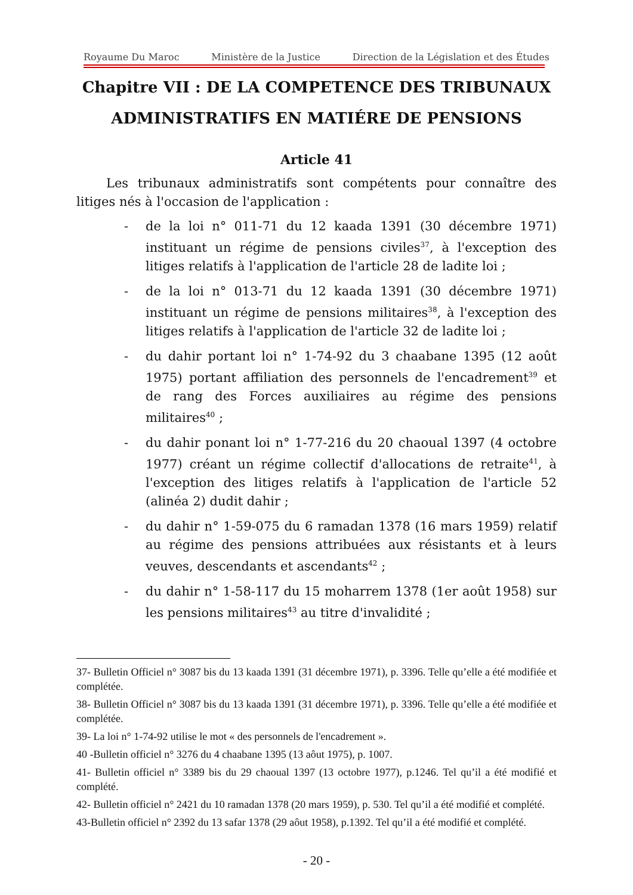Royaume Du Maroc Ministère de la Justice Direction de la Législation et des Études
Chapitre VII : DE LA COMPETENCE DES TRIBUNAUX ADMINISTRATIFS EN MATIÉRE DE PENSIONS
Article 41
Les tribunaux administratifs sont compétents pour connaître des litiges nés à l'occasion de l'application :
- de la loi n° 011-71 du 12 kaada 1391 (30 décembre 1971) instituant un régime de pensions civiles<sup>37</sup>, à l'exception des litiges relatifs à l'application de l'article 28 de ladite loi ;
- de la loi n° 013-71 du 12 kaada 1391 (30 décembre 1971) instituant un régime de pensions militaires<sup>38</sup>, à l'exception des litiges relatifs à l'application de l'article 32 de ladite loi ;
- du dahir portant loi n° 1-74-92 du 3 chaabane 1395 (12 août 1975) portant affiliation des personnels de l'encadrement<sup>39</sup> et de rang des Forces auxiliaires au régime des pensions militaires<sup>40</sup> ;
- du dahir ponant loi n° 1-77-216 du 20 chaoual 1397 (4 octobre 1977) créant un régime collectif d'allocations de retraite<sup>41</sup>, à l'exception des litiges relatifs à l'application de l'article 52 (alinéa 2) dudit dahir ;
- du dahir n° 1-59-075 du 6 ramadan 1378 (16 mars 1959) relatif au régime des pensions attribuées aux résistants et à leurs veuves, descendants et ascendants<sup>42</sup> ;
- du dahir n° 1-58-117 du 15 moharrem 1378 (1er août 1958) sur les pensions militaires<sup>43</sup> au titre d'invalidité ;
37- Bulletin Officiel n° 3087 bis du 13 kaada 1391 (31 décembre 1971), p. 3396. Telle qu’elle a été modifiée et complétée.
38- Bulletin Officiel n° 3087 bis du 13 kaada 1391 (31 décembre 1971), p. 3396. Telle qu’elle a été modifiée et complétée.
39- La loi n° 1-74-92 utilise le mot « des personnels de l'encadrement ».
40 -Bulletin officiel n° 3276 du 4 chaabane 1395 (13 aôut 1975), p. 1007.
41- Bulletin officiel n° 3389 bis du 29 chaoual 1397 (13 octobre 1977), p.1246. Tel qu’il a été modifié et complété.
42- Bulletin officiel n° 2421 du 10 ramadan 1378 (20 mars 1959), p. 530. Tel qu’il a été modifié et complété.
43-Bulletin officiel n° 2392 du 13 safar 1378 (29 aôut 1958), p.1392. Tel qu’il a été modifié et complété.
- 20 -